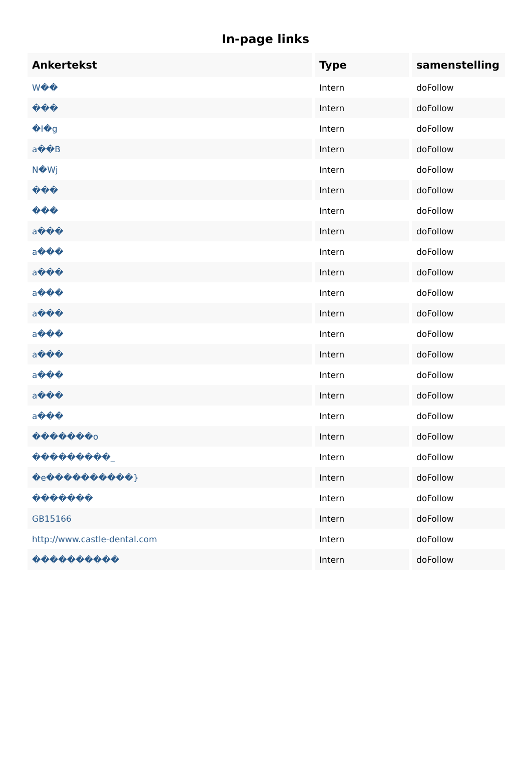In-page links
| Ankertekst | Type | samenstelling |
| --- | --- | --- |
| W�� | Intern | doFollow |
| ��� | Intern | doFollow |
| �I�g | Intern | doFollow |
| a��B | Intern | doFollow |
| N�Wj | Intern | doFollow |
| ��� | Intern | doFollow |
| ��� | Intern | doFollow |
| a��� | Intern | doFollow |
| a��� | Intern | doFollow |
| a��� | Intern | doFollow |
| a��� | Intern | doFollow |
| a��� | Intern | doFollow |
| a��� | Intern | doFollow |
| a��� | Intern | doFollow |
| a��� | Intern | doFollow |
| a��� | Intern | doFollow |
| a��� | Intern | doFollow |
| �������o | Intern | doFollow |
| ���������_ | Intern | doFollow |
| �e����������} | Intern | doFollow |
| ������� | Intern | doFollow |
| GB15166 | Intern | doFollow |
| http://www.castle-dental.com | Intern | doFollow |
| ���������� | Intern | doFollow |